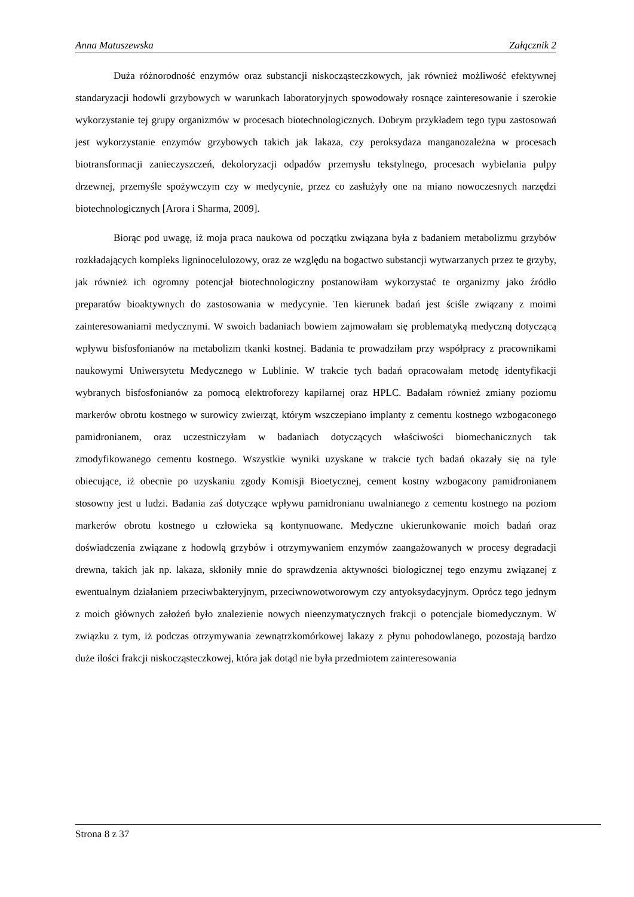Anna Matuszewska Załącznik 2
Duża różnorodność enzymów oraz substancji niskocząsteczkowych, jak również możliwość efektywnej standaryzacji hodowli grzybowych w warunkach laboratoryjnych spowodowały rosnące zainteresowanie i szerokie wykorzystanie tej grupy organizmów w procesach biotechnologicznych. Dobrym przykładem tego typu zastosowań jest wykorzystanie enzymów grzybowych takich jak lakaza, czy peroksydaza manganozależna w procesach biotransformacji zanieczyszczeń, dekoloryzacji odpadów przemysłu tekstylnego, procesach wybielania pulpy drzewnej, przemyśle spożywczym czy w medycynie, przez co zasłużyły one na miano nowoczesnych narzędzi biotechnologicznych [Arora i Sharma, 2009].
Biorąc pod uwagę, iż moja praca naukowa od początku związana była z badaniem metabolizmu grzybów rozkładających kompleks ligninocelulozowy, oraz ze względu na bogactwo substancji wytwarzanych przez te grzyby, jak również ich ogromny potencjał biotechnologiczny postanowiłam wykorzystać te organizmy jako źródło preparatów bioaktywnych do zastosowania w medycynie. Ten kierunek badań jest ściśle związany z moimi zainteresowaniami medycznymi. W swoich badaniach bowiem zajmowałam się problematyką medyczną dotyczącą wpływu bisfosfonianów na metabolizm tkanki kostnej. Badania te prowadziłam przy współpracy z pracownikami naukowymi Uniwersytetu Medycznego w Lublinie. W trakcie tych badań opracowałam metodę identyfikacji wybranych bisfosfonianów za pomocą elektroforezy kapilarnej oraz HPLC. Badałam również zmiany poziomu markerów obrotu kostnego w surowicy zwierząt, którym wszczepiano implanty z cementu kostnego wzbogaconego pamidronianem, oraz uczestniczyłam w badaniach dotyczących właściwości biomechanicznych tak zmodyfikowanego cementu kostnego. Wszystkie wyniki uzyskane w trakcie tych badań okazały się na tyle obiecujące, iż obecnie po uzyskaniu zgody Komisji Bioetycznej, cement kostny wzbogacony pamidronianem stosowny jest u ludzi. Badania zaś dotyczące wpływu pamidronianu uwalnianego z cementu kostnego na poziom markerów obrotu kostnego u człowieka są kontynuowane. Medyczne ukierunkowanie moich badań oraz doświadczenia związane z hodowlą grzybów i otrzymywaniem enzymów zaangażowanych w procesy degradacji drewna, takich jak np. lakaza, skłoniły mnie do sprawdzenia aktywności biologicznej tego enzymu związanej z ewentualnym działaniem przeciwbakteryjnym, przeciwnowotworowym czy antyoksydacyjnym. Oprócz tego jednym z moich głównych założeń było znalezienie nowych nieenzymatycznych frakcji o potencjale biomedycznym. W związku z tym, iż podczas otrzymywania zewnątrzkomórkowej lakazy z płynu pohodowlanego, pozostają bardzo duże ilości frakcji niskocząsteczkowej, która jak dotąd nie była przedmiotem zainteresowania
Strona 8 z 37